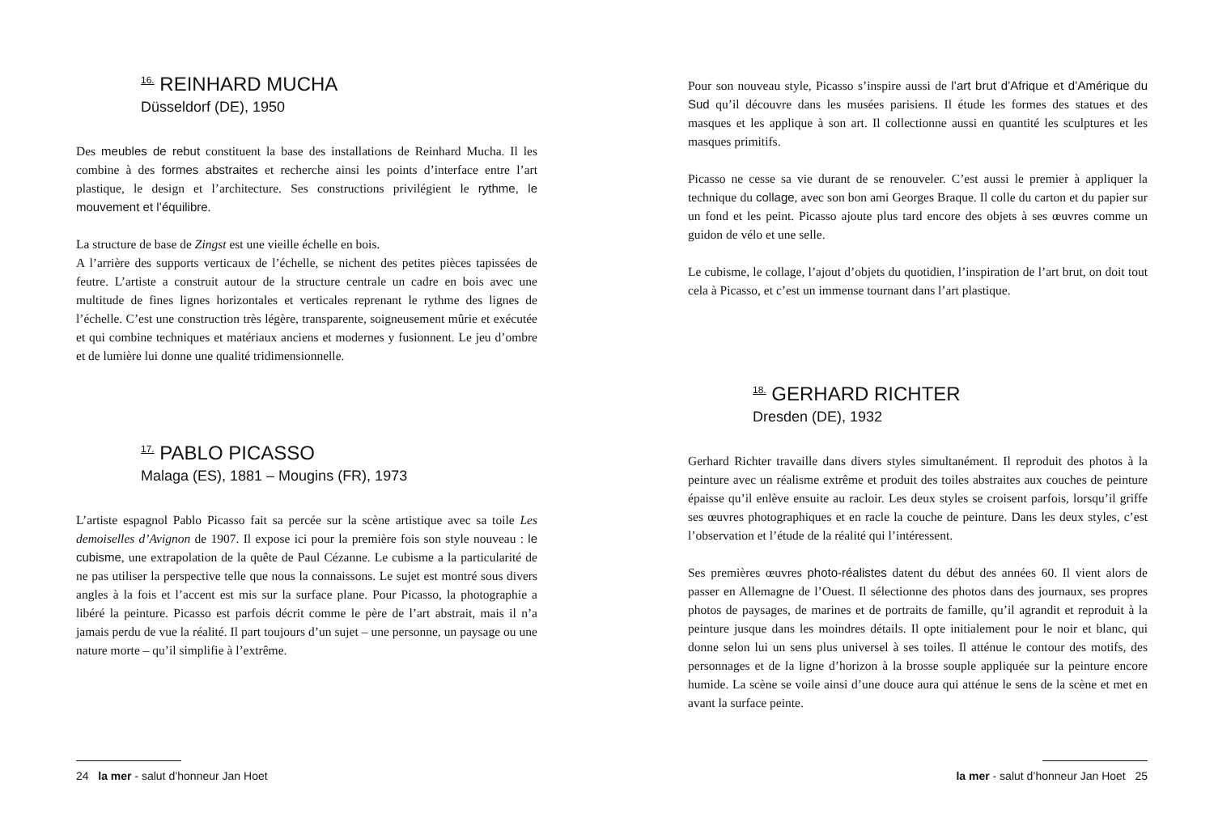<sup>16.</sup> REINHARD MUCHA
Düsseldorf (DE), 1950
Des meubles de rebut constituent la base des installations de Reinhard Mucha. Il les combine à des formes abstraites et recherche ainsi les points d’interface entre l’art plastique, le design et l’architecture. Ses constructions privilégient le rythme, le mouvement et l’équilibre.
La structure de base de Zingst est une vieille échelle en bois.
A l’arrière des supports verticaux de l’échelle, se nichent des petites pièces tapissées de feutre. L’artiste a construit autour de la structure centrale un cadre en bois avec une multitude de fines lignes horizontales et verticales reprenant le rythme des lignes de l’échelle. C’est une construction très légère, transparente, soigneusement mûrie et exécutée et qui combine techniques et matériaux anciens et modernes y fusionnent. Le jeu d’ombre et de lumière lui donne une qualité tridimensionnelle.
<sup>17.</sup> PABLO PICASSO
Malaga (ES), 1881 – Mougins (FR), 1973
L’artiste espagnol Pablo Picasso fait sa percée sur la scène artistique avec sa toile Les demoiselles d’Avignon de 1907. Il expose ici pour la première fois son style nouveau : le cubisme, une extrapolation de la quête de Paul Cézanne. Le cubisme a la particularité de ne pas utiliser la perspective telle que nous la connaissons. Le sujet est montré sous divers angles à la fois et l’accent est mis sur la surface plane. Pour Picasso, la photographie a libéré la peinture. Picasso est parfois décrit comme le père de l’art abstrait, mais il n’a jamais perdu de vue la réalité. Il part toujours d’un sujet – une personne, un paysage ou une nature morte – qu’il simplifie à l’extrême.
24 la mer - salut d’honneur Jan Hoet
Pour son nouveau style, Picasso s’inspire aussi de l’art brut d’Afrique et d’Amérique du Sud qu’il découvre dans les musées parisiens. Il étude les formes des statues et des masques et les applique à son art. Il collectionne aussi en quantité les sculptures et les masques primitifs.
Picasso ne cesse sa vie durant de se renouveler. C’est aussi le premier à appliquer la technique du collage, avec son bon ami Georges Braque. Il colle du carton et du papier sur un fond et les peint. Picasso ajoute plus tard encore des objets à ses œuvres comme un guidon de vélo et une selle.
Le cubisme, le collage, l’ajout d’objets du quotidien, l’inspiration de l’art brut, on doit tout cela à Picasso, et c’est un immense tournant dans l’art plastique.
<sup>18.</sup> GERHARD RICHTER
Dresden (DE), 1932
Gerhard Richter travaille dans divers styles simultanément. Il reproduit des photos à la peinture avec un réalisme extrême et produit des toiles abstraites aux couches de peinture épaisse qu’il enlève ensuite au racloir. Les deux styles se croisent parfois, lorsqu’il griffe ses œuvres photographiques et en racle la couche de peinture. Dans les deux styles, c’est l’observation et l’étude de la réalité qui l’intéressent.
Ses premières œuvres photo-réalistes datent du début des années 60. Il vient alors de passer en Allemagne de l’Ouest. Il sélectionne des photos dans des journaux, ses propres photos de paysages, de marines et de portraits de famille, qu’il agrandit et reproduit à la peinture jusque dans les moindres détails. Il opte initialement pour le noir et blanc, qui donne selon lui un sens plus universel à ses toiles. Il atténue le contour des motifs, des personnages et de la ligne d’horizon à la brosse souple appliquée sur la peinture encore humide. La scène se voile ainsi d’une douce aura qui atténue le sens de la scène et met en avant la surface peinte.
la mer - salut d’honneur Jan Hoet 25